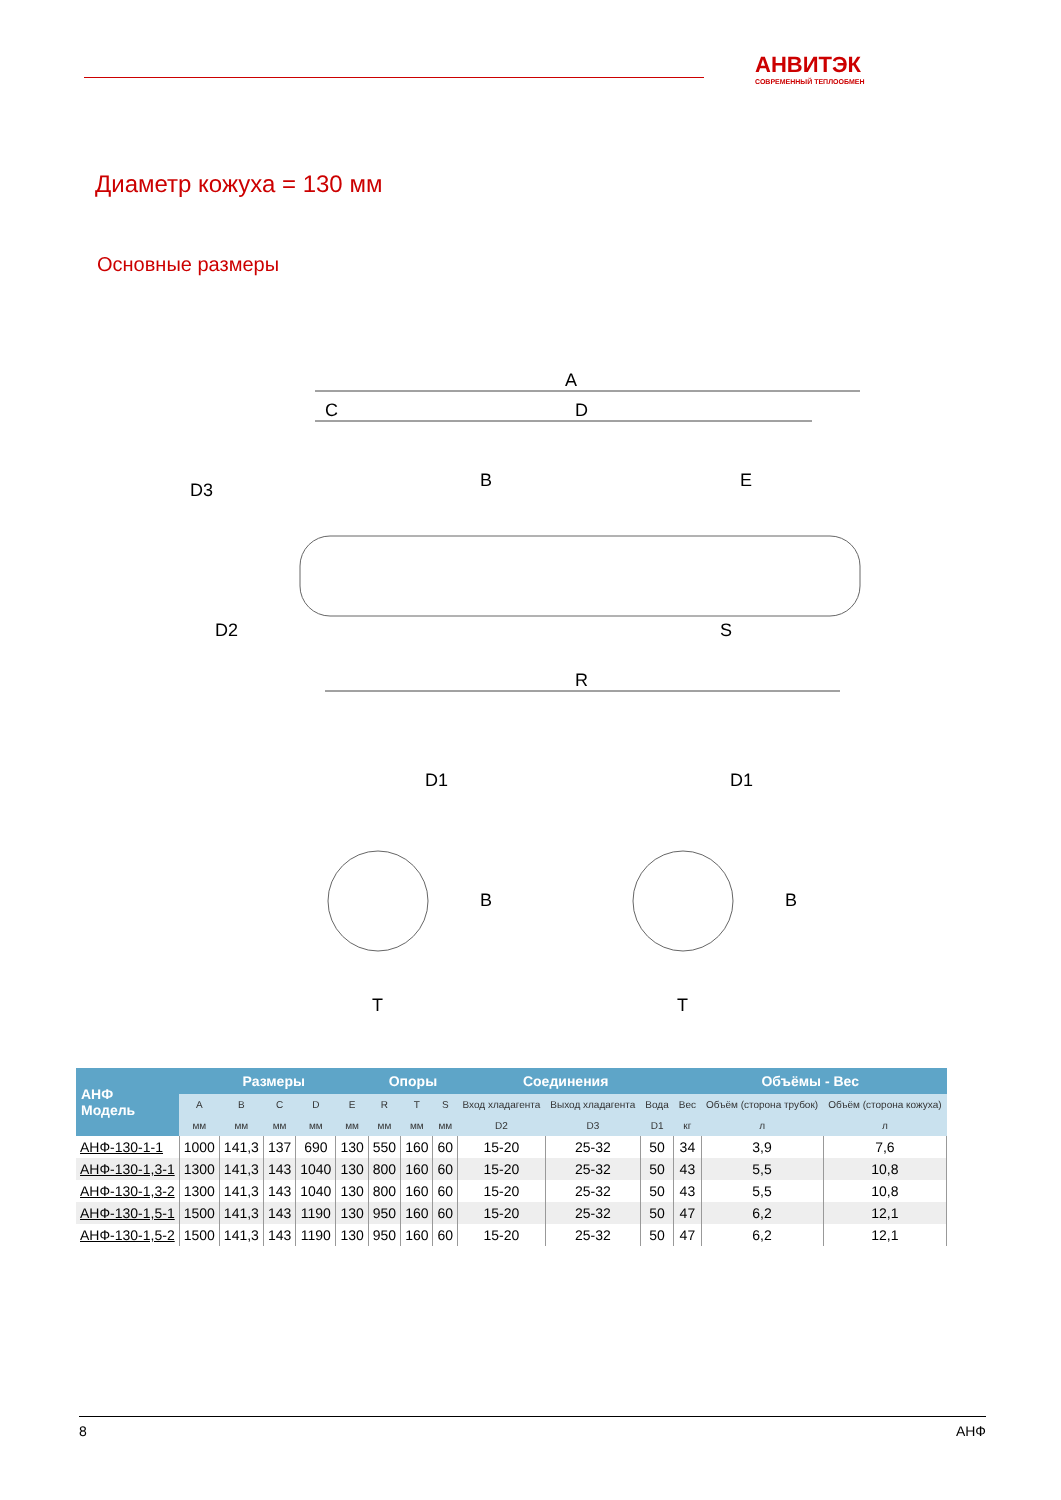АНВИТЭК
СОВРЕМЕННЫЙ ТЕПЛООБМЕН
Диаметр кожуха = 130 мм
Основные размеры
A
D
C
R
B
E
S
D3
D2
D1
D1
B
B
T
T
| АНФ Модель | Размеры | | | | | Опоры | | | Соединения | | | Объёмы - Вес | | |
| --- | --- | --- | --- | --- | --- | --- | --- | --- | --- | --- | --- | --- | --- | --- |
| | A | B | C | D | E | R | T | S | Вход хладагента | Выход хладагента | Вода | Вес | Объём (сторона трубок) | Объём (сторона кожуха) |
| | мм | мм | мм | мм | мм | мм | мм | мм | D2 | D3 | D1 | кг | л | л |
| АНФ-130-1-1 | 1000 | 141,3 | 137 | 690 | 130 | 550 | 160 | 60 | 15-20 | 25-32 | 50 | 34 | 3,9 | 7,6 |
| АНФ-130-1,3-1 | 1300 | 141,3 | 143 | 1040 | 130 | 800 | 160 | 60 | 15-20 | 25-32 | 50 | 43 | 5,5 | 10,8 |
| АНФ-130-1,3-2 | 1300 | 141,3 | 143 | 1040 | 130 | 800 | 160 | 60 | 15-20 | 25-32 | 50 | 43 | 5,5 | 10,8 |
| АНФ-130-1,5-1 | 1500 | 141,3 | 143 | 1190 | 130 | 950 | 160 | 60 | 15-20 | 25-32 | 50 | 47 | 6,2 | 12,1 |
| АНФ-130-1,5-2 | 1500 | 141,3 | 143 | 1190 | 130 | 950 | 160 | 60 | 15-20 | 25-32 | 50 | 47 | 6,2 | 12,1 |
8 АНФ